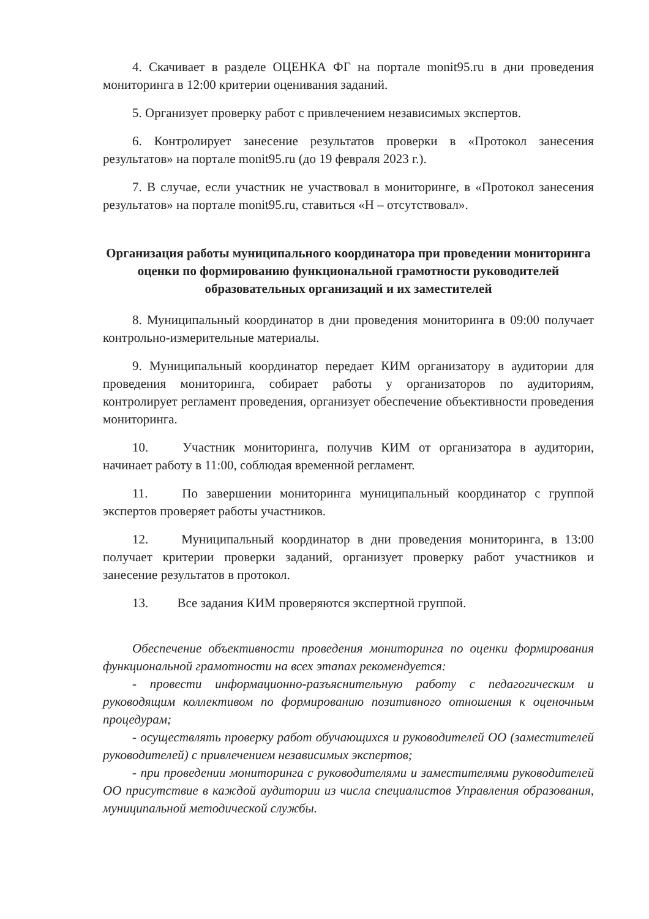4. Скачивает в разделе ОЦЕНКА ФГ на портале monit95.ru в дни проведения мониторинга в 12:00 критерии оценивания заданий.
5. Организует проверку работ с привлечением независимых экспертов.
6. Контролирует занесение результатов проверки в «Протокол занесения результатов» на портале monit95.ru (до 19 февраля 2023 г.).
7. В случае, если участник не участвовал в мониторинге, в «Протокол занесения результатов» на портале monit95.ru, ставиться «Н – отсутствовал».
Организация работы муниципального координатора при проведении мониторинга оценки по формированию функциональной грамотности руководителей образовательных организаций и их заместителей
8. Муниципальный координатор в дни проведения мониторинга в 09:00 получает контрольно-измерительные материалы.
9. Муниципальный координатор передает КИМ организатору в аудитории для проведения мониторинга, собирает работы у организаторов по аудиториям, контролирует регламент проведения, организует обеспечение объективности проведения мониторинга.
10. Участник мониторинга, получив КИМ от организатора в аудитории, начинает работу в 11:00, соблюдая временной регламент.
11. По завершении мониторинга муниципальный координатор с группой экспертов проверяет работы участников.
12. Муниципальный координатор в дни проведения мониторинга, в 13:00 получает критерии проверки заданий, организует проверку работ участников и занесение результатов в протокол.
13. Все задания КИМ проверяются экспертной группой.
Обеспечение объективности проведения мониторинга по оценки формирования функциональной грамотности на всех этапах рекомендуется:
- провести информационно-разъяснительную работу с педагогическим и руководящим коллективом по формированию позитивного отношения к оценочным процедурам;
- осуществлять проверку работ обучающихся и руководителей ОО (заместителей руководителей) с привлечением независимых экспертов;
- при проведении мониторинга с руководителями и заместителями руководителей ОО присутствие в каждой аудитории из числа специалистов Управления образования, муниципальной методической службы.